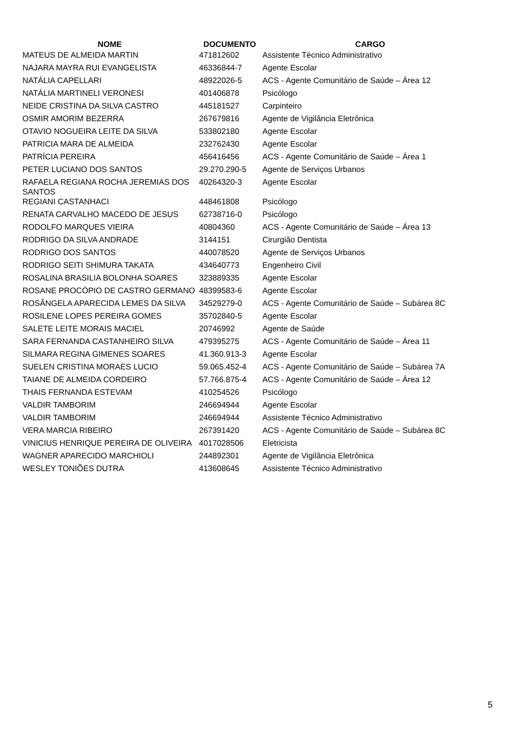| NOME | DOCUMENTO | CARGO |
| --- | --- | --- |
| MATEUS DE ALMEIDA MARTIN | 471812602 | Assistente Técnico Administrativo |
| NAJARA MAYRA RUI EVANGELISTA | 46336844-7 | Agente Escolar |
| NATÁLIA CAPELLARI | 48922026-5 | ACS - Agente Comunitário de Saúde – Área 12 |
| NATÁLIA MARTINELI VERONESI | 401406878 | Psicólogo |
| NEIDE CRISTINA DA SILVA CASTRO | 445181527 | Carpinteiro |
| OSMIR AMORIM BEZERRA | 267679816 | Agente de Vigilância Eletrônica |
| OTAVIO NOGUEIRA LEITE DA SILVA | 533802180 | Agente Escolar |
| PATRICIA MARA DE ALMEIDA | 232762430 | Agente Escolar |
| PATRÍCIA PEREIRA | 456416456 | ACS - Agente Comunitário de Saúde – Área 1 |
| PETER LUCIANO DOS SANTOS | 29.270.290-5 | Agente de Serviços Urbanos |
| RAFAELA REGIANA ROCHA JEREMIAS DOS SANTOS | 40264320-3 | Agente Escolar |
| REGIANI CASTANHACI | 448461808 | Psicólogo |
| RENATA CARVALHO MACEDO DE JESUS | 62738716-0 | Psicólogo |
| RODOLFO MARQUES VIEIRA | 40804360 | ACS - Agente Comunitário de Saúde – Área 13 |
| RODRIGO DA SILVA ANDRADE | 3144151 | Cirurgião Dentista |
| RODRIGO DOS SANTOS | 440078520 | Agente de Serviços Urbanos |
| RODRIGO SEITI SHIMURA TAKATA | 434640773 | Engenheiro Civil |
| ROSALINA BRASILIA BOLONHA SOARES | 323889335 | Agente Escolar |
| ROSANE PROCÓPIO DE CASTRO GERMANO | 48399583-6 | Agente Escolar |
| ROSÂNGELA APARECIDA LEMES DA SILVA | 34529279-0 | ACS - Agente Comunitário de Saúde – Subárea 8C |
| ROSILENE LOPES PEREIRA GOMES | 35702840-5 | Agente Escolar |
| SALETE LEITE MORAIS MACIEL | 20746992 | Agente de Saúde |
| SARA FERNANDA CASTANHEIRO SILVA | 479395275 | ACS - Agente Comunitário de Saúde – Área 11 |
| SILMARA REGINA GIMENES SOARES | 41.360.913-3 | Agente Escolar |
| SUELEN CRISTINA MORAES LUCIO | 59.065.452-4 | ACS - Agente Comunitário de Saúde – Subárea 7A |
| TAIANE DE ALMEIDA CORDEIRO | 57.766.875-4 | ACS - Agente Comunitário de Saúde – Área 12 |
| THAIS FERNANDA ESTEVAM | 410254526 | Psicólogo |
| VALDIR TAMBORIM | 246694944 | Agente Escolar |
| VALDIR TAMBORIM | 246694944 | Assistente Técnico Administrativo |
| VERA MARCIA RIBEIRO | 267391420 | ACS - Agente Comunitário de Saúde – Subárea 8C |
| VINICIUS HENRIQUE PEREIRA DE OLIVEIRA | 4017028506 | Eletricista |
| WAGNER APARECIDO MARCHIOLI | 244892301 | Agente de Vigilância Eletrônica |
| WESLEY TONIÕES DUTRA | 413608645 | Assistente Técnico Administrativo |
5